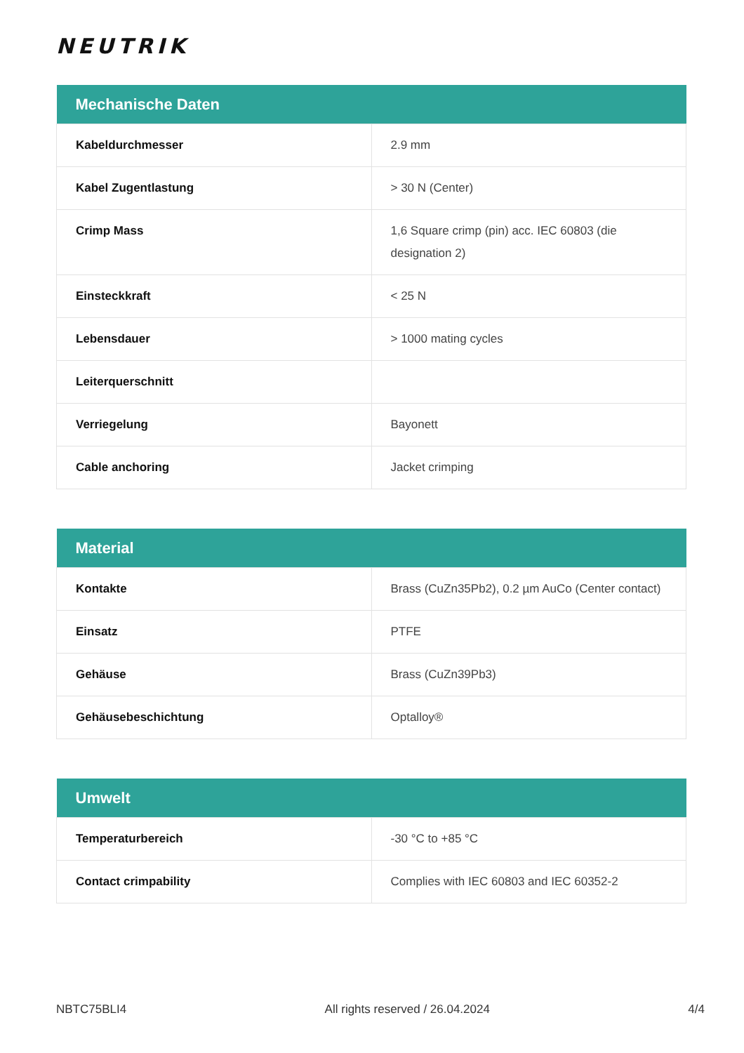NEUTRIK
| Mechanische Daten | |
| --- | --- |
| Kabeldurchmesser | 2.9 mm |
| Kabel Zugentlastung | > 30 N (Center) |
| Crimp Mass | 1,6 Square crimp (pin) acc. IEC 60803 (die designation 2) |
| Einsteckkraft | < 25 N |
| Lebensdauer | > 1000 mating cycles |
| Leiterquerschnitt | |
| Verriegelung | Bayonett |
| Cable anchoring | Jacket crimping |
| Material | |
| --- | --- |
| Kontakte | Brass (CuZn35Pb2), 0.2 µm AuCo (Center contact) |
| Einsatz | PTFE |
| Gehäuse | Brass (CuZn39Pb3) |
| Gehäusebeschichtung | Optalloy® |
| Umwelt | |
| --- | --- |
| Temperaturbereich | -30 °C to +85 °C |
| Contact crimpability | Complies with IEC 60803 and IEC 60352-2 |
NBTC75BLI4 All rights reserved / 26.04.2024 4/4